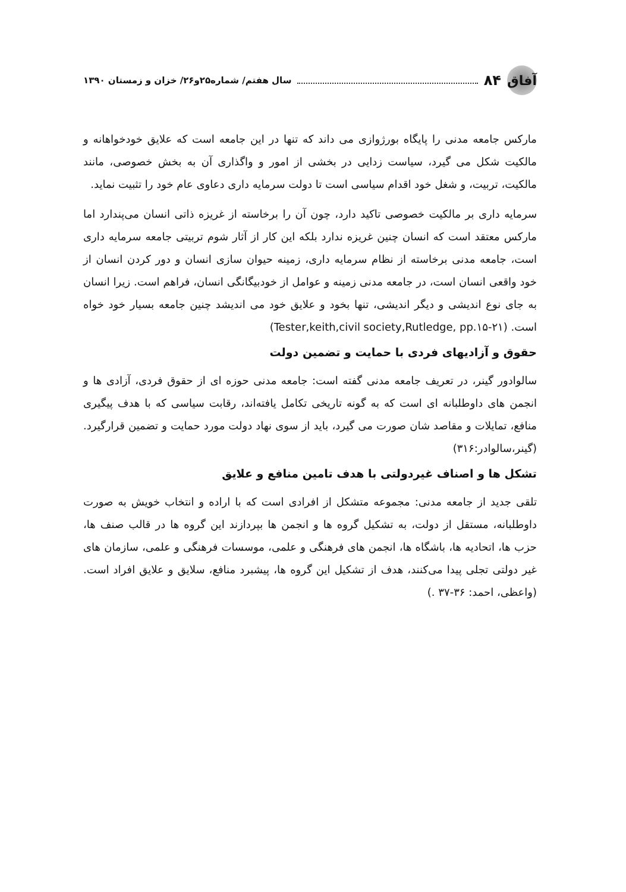آفاق
۸۴ سال هفتم/ شماره۲۵و۲۶/ خزان و زمستان ۱۳۹۰
مارکس جامعه مدنی را پایگاه بورژوازی می داند که تنها در این جامعه است که علایق خودخواهانه و مالکیت شکل می گیرد، سیاست زدایی در بخشی از امور و واگذاری آن به بخش خصوصی، مانند مالکیت، تربیت، و شغل خود اقدام سیاسی است تا دولت سرمایه داری دعاوی عام خود را تثبیت نماید.
سرمایه داری بر مالکیت خصوصی تاکید دارد، چون آن را برخاسته از غریزه ذاتی انسان می‌پندارد اما مارکس معتقد است که انسان چنین غریزه ندارد بلکه این کار از آثار شوم تربیتی جامعه سرمایه داری است، جامعه مدنی برخاسته از نظام سرمایه داری، زمینه حیوان سازی انسان و دور کردن انسان از خود واقعی انسان است، در جامعه مدنی زمینه و عوامل از خودبیگانگی انسان، فراهم است. زیرا انسان به جای نوع اندیشی و دیگر اندیشی، تنها بخود و علایق خود می اندیشد چنین جامعه بسیار خود خواه است. (Tester,keith,civil society,Rutledge, pp.۱۵-۲۱)
حقوق و آزادیهای فردی با حمایت و تضمین دولت
سالوادور گینر، در تعریف جامعه مدنی گفته است: جامعه مدنی حوزه ای از حقوق فردی، آزادی ها و انجمن های داوطلبانه ای است که به گونه تاریخی تکامل یافته‌اند، رقابت سیاسی که با هدف پیگیری منافع، تمایلات و مقاصد شان صورت می گیرد، باید از سوی نهاد دولت مورد حمایت و تضمین قرارگیرد.(گینر،سالوادر:۳۱۶)
تشکل ها و اصناف غیردولتی با هدف تامین منافع و علایق
تلقی جدید از جامعه مدنی: مجموعه متشکل از افرادی است که با اراده و انتخاب خویش به صورت داوطلبانه، مستقل از دولت، به تشکیل گروه ها و انجمن ها بپردازند این گروه ها در قالب صنف ها، حزب ها، اتحادیه ها، باشگاه ها، انجمن های فرهنگی و علمی، موسسات فرهنگی و علمی، سازمان های غیر دولتی تجلی پیدا می‌کنند، هدف از تشکیل این گروه ها، پیشبرد منافع، سلایق و علایق افراد است. (واعظی، احمد: ۳۶-۳۷ .)